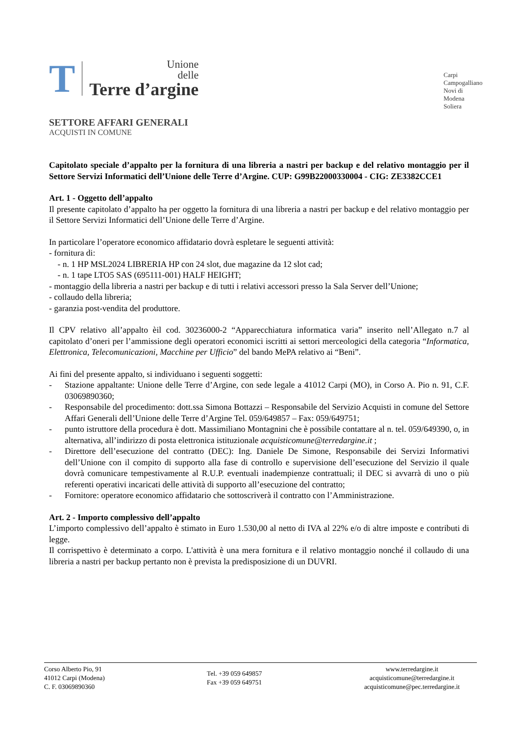T
Unione
delle
Terre d’argine
Carpi
Campogalliano
Novi di Modena
Soliera
SETTORE AFFARI GENERALI
ACQUISTI IN COMUNE
Capitolato speciale d’appalto per la fornitura di una libreria a nastri per backup e del relativo montaggio per il Settore Servizi Informatici dell’Unione delle Terre d’Argine. CUP: G99B22000330004 - CIG: ZE3382CCE1
Art. 1 - Oggetto dell’appalto
Il presente capitolato d’appalto ha per oggetto la fornitura di una libreria a nastri per backup e del relativo montaggio per il Settore Servizi Informatici dell’Unione delle Terre d’Argine.
In particolare l’operatore economico affidatario dovrà espletare le seguenti attività:
- fornitura di:
- n. 1 HP MSL2024 LIBRERIA HP con 24 slot, due magazine da 12 slot cad;
- n. 1 tape LTO5 SAS (695111-001) HALF HEIGHT;
- montaggio della libreria a nastri per backup e di tutti i relativi accessori presso la Sala Server dell’Unione;
- collaudo della libreria;
- garanzia post-vendita del produttore.
Il CPV relativo all’appalto èil cod. 30236000-2 “Apparecchiatura informatica varia” inserito nell’Allegato n.7 al capitolato d’oneri per l’ammissione degli operatori economici iscritti ai settori merceologici della categoria “Informatica, Elettronica, Telecomunicazioni, Macchine per Ufficio” del bando MePA relativo ai “Beni”.
Ai fini del presente appalto, si individuano i seguenti soggetti:
- Stazione appaltante: Unione delle Terre d’Argine, con sede legale a 41012 Carpi (MO), in Corso A. Pio n. 91, C.F. 03069890360;
- Responsabile del procedimento: dott.ssa Simona Bottazzi – Responsabile del Servizio Acquisti in comune del Settore Affari Generali dell’Unione delle Terre d’Argine Tel. 059/649857 – Fax: 059/649751;
- punto istruttore della procedura è dott. Massimiliano Montagnini che è possibile contattare al n. tel. 059/649390, o, in alternativa, all’indirizzo di posta elettronica istituzionale acquisticomune@terredargine.it ;
- Direttore dell’esecuzione del contratto (DEC): Ing. Daniele De Simone, Responsabile dei Servizi Informativi dell’Unione con il compito di supporto alla fase di controllo e supervisione dell’esecuzione del Servizio il quale dovrà comunicare tempestivamente al R.U.P. eventuali inadempienze contrattuali; il DEC si avvarrà di uno o più referenti operativi incaricati delle attività di supporto all’esecuzione del contratto;
- Fornitore: operatore economico affidatario che sottoscriverà il contratto con l’Amministrazione.
Art. 2 - Importo complessivo dell’appalto
L’importo complessivo dell’appalto è stimato in Euro 1.530,00 al netto di IVA al 22% e/o di altre imposte e contributi di legge.
Il corrispettivo è determinato a corpo. L'attività è una mera fornitura e il relativo montaggio nonché il collaudo di una libreria a nastri per backup pertanto non è prevista la predisposizione di un DUVRI.
Corso Alberto Pio, 91
41012 Carpi (Modena)
C. F. 03069890360
Tel. +39 059 649857
Fax +39 059 649751
www.terredargine.it
acquisticomune@terredargine.it
acquisticomune@pec.terredargine.it